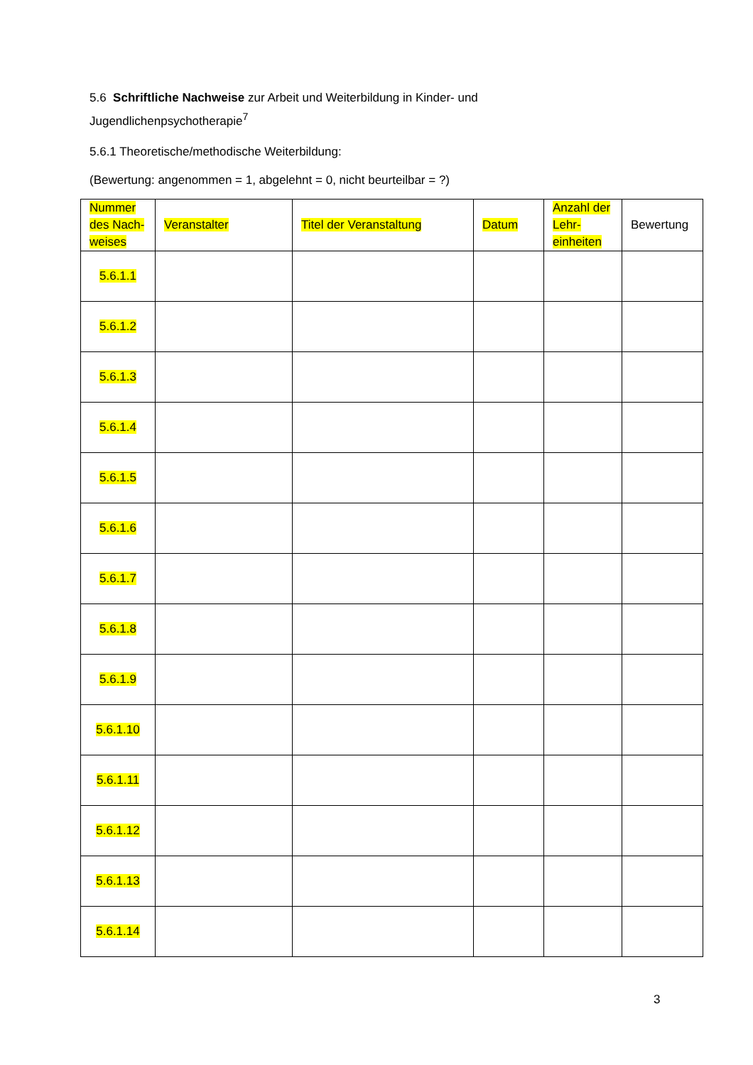5.6 Schriftliche Nachweise zur Arbeit und Weiterbildung in Kinder- und Jugendlichenpsychotherapie<sup>7</sup>
5.6.1 Theoretische/methodische Weiterbildung:
(Bewertung: angenommen = 1, abgelehnt = 0, nicht beurteilbar = ?)
| Nummer des Nach-weises | Veranstalter | Titel der Veranstaltung | Datum | Anzahl der Lehr-einheiten | Bewertung |
| --- | --- | --- | --- | --- | --- |
| 5.6.1.1 | | | | | |
| 5.6.1.2 | | | | | |
| 5.6.1.3 | | | | | |
| 5.6.1.4 | | | | | |
| 5.6.1.5 | | | | | |
| 5.6.1.6 | | | | | |
| 5.6.1.7 | | | | | |
| 5.6.1.8 | | | | | |
| 5.6.1.9 | | | | | |
| 5.6.1.10 | | | | | |
| 5.6.1.11 | | | | | |
| 5.6.1.12 | | | | | |
| 5.6.1.13 | | | | | |
| 5.6.1.14 | | | | | |
3